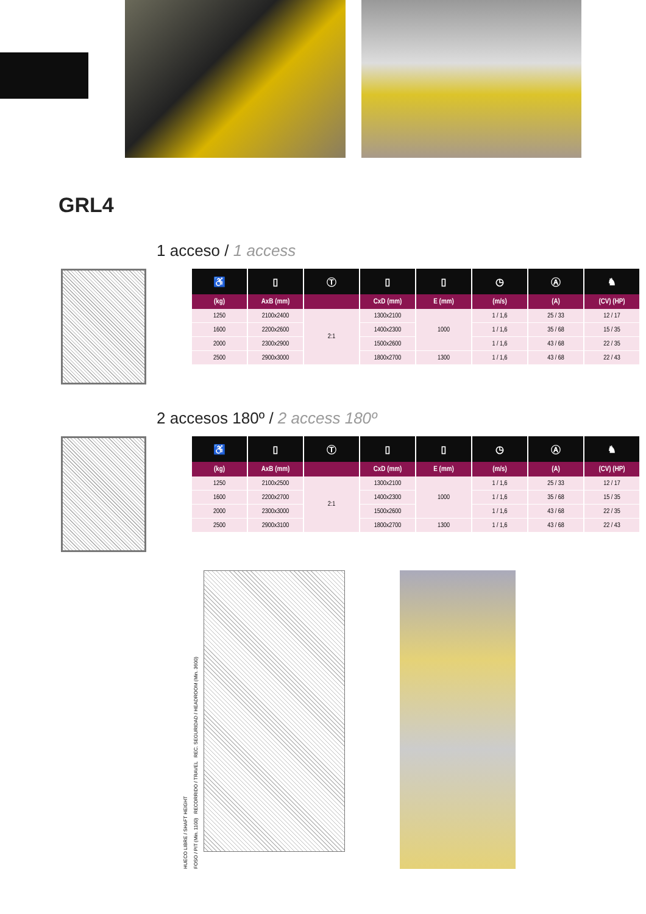GRL4
1 acceso / 1 access
| ♿ | ▯ | Ⓣ | ▯ | ▯ | ◷ | Ⓐ | ♞ |
| --- | --- | --- | --- | --- | --- | --- | --- |
| (kg) | AxB (mm) | | CxD (mm) | E (mm) | (m/s) | (A) | (CV) (HP) |
| 1250 | 2100x2400 | 2:1 | 1300x2100 | 1000 | 1 / 1,6 | 25 / 33 | 12 / 17 |
| 1600 | 2200x2600 | | 1400x2300 | | 1 / 1,6 | 35 / 68 | 15 / 35 |
| 2000 | 2300x2900 | | 1500x2600 | | 1 / 1,6 | 43 / 68 | 22 / 35 |
| 2500 | 2900x3000 | | 1800x2700 | 1300 | 1 / 1,6 | 43 / 68 | 22 / 43 |
2 accesos 180º / 2 access 180º
| ♿ | ▯ | Ⓣ | ▯ | ▯ | ◷ | Ⓐ | ♞ |
| --- | --- | --- | --- | --- | --- | --- | --- |
| (kg) | AxB (mm) | | CxD (mm) | E (mm) | (m/s) | (A) | (CV) (HP) |
| 1250 | 2100x2500 | 2:1 | 1300x2100 | 1000 | 1 / 1,6 | 25 / 33 | 12 / 17 |
| 1600 | 2200x2700 | | 1400x2300 | | 1 / 1,6 | 35 / 68 | 15 / 35 |
| 2000 | 2300x3000 | | 1500x2600 | | 1 / 1,6 | 43 / 68 | 22 / 35 |
| 2500 | 2900x3100 | | 1800x2700 | 1300 | 1 / 1,6 | 43 / 68 | 22 / 43 |
HUECO LIBRE / SHAFT HEIGHT
FOSO / PIT (Min. 1100) RECORRIDO / TRAVEL REC. SEGURIDAD / HEADROOM (Min. 3600)